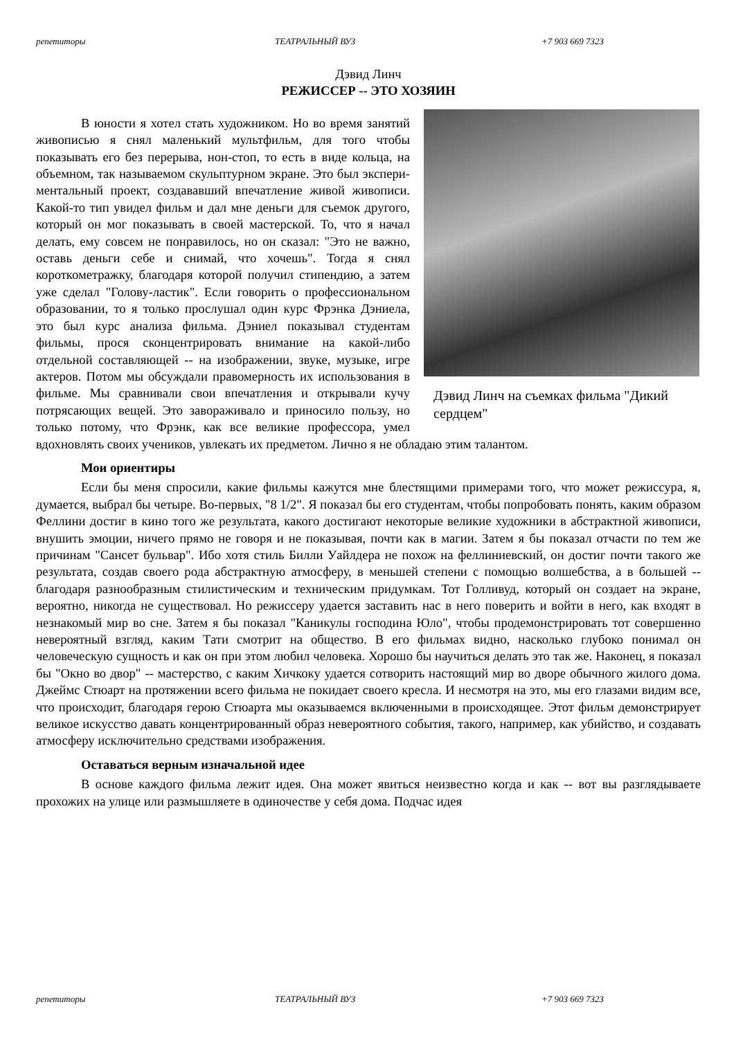репетиторы ТЕАТРАЛЬНЫЙ ВУЗ +7 903 669 7323
Дэвид Линч
РЕЖИССЕР -- ЭТО ХОЗЯИН
Дэвид Линч на съемках фильма "Дикий сердцем"
В юности я хотел стать художником. Но во время занятий живописью я снял маленький мульт­фильм, для того чтобы показывать его без перерыва, нон-стоп, то есть в виде кольца, на объемном, так называемом скульптурном экране. Это был экспери­ментальный проект, создававший впечатление жи­вой живописи. Какой-то тип увидел фильм и дал мне деньги для съемок другого, который он мог показы­вать в своей мастерской. То, что я начал делать, ему совсем не понравилось, но он сказал: "Это не важно, оставь деньги себе и снимай, что хочешь". Тогда я снял короткометражку, благодаря которой получил стипендию, а затем уже сделал "Голову-ластик". Ес­ли говорить о профессиональном образовании, то я только прослушал один курс Фрэнка Дэниела, это был курс анализа фильма. Дэниел показывал студен­там фильмы, прося сконцентрировать внимание на какой-либо отдельной составляющей -- на изображении, звуке, музыке, игре актеров. Потом мы обсуждали правомерность их использования в фильме. Мы сравнивали свои впечатления и от­крывали кучу потрясающих вещей. Это завораживало и приносило пользу, но только потому, что Фрэнк, как все великие профессора, умел вдохновлять своих учеников, увлекать их предме­том. Лично я не обладаю этим талантом.
Мои ориентиры
Если бы меня спросили, какие фильмы кажутся мне блестящими примерами того, что может режиссура, я, думается, выбрал бы четыре. Во-первых, "8 1/2". Я показал бы его студен­там, чтобы попробовать понять, каким образом Феллини достиг в кино того же результата, ка­кого достигают некоторые великие художники в абстрактной живописи, внушить эмоции, ниче­го прямо не говоря и не показывая, почти как в магии. Затем я бы показал отчасти по тем же причинам "Сансет бульвар". Ибо хотя стиль Билли Уайлдера не похож на феллиниевский, он достиг почти такого же результата, создав своего рода абстрактную атмосферу, в меньшей сте­пени с помощью волшебства, а в большей -- благодаря разнообразным стилистическим и техни­ческим придумкам. Тот Голливуд, который он создает на экране, вероятно, никогда не сущест­вовал. Но режиссеру удается заставить нас в него поверить и войти в него, как входят в незна­комый мир во сне. Затем я бы показал "Каникулы господина Юло", чтобы продемонстрировать тот совершенно невероятный взгляд, каким Тати смотрит на общество. В его фильмах видно, насколько глубоко понимал он человеческую сущность и как он при этом любил человека. Хо­рошо бы научиться делать это так же. Наконец, я показал бы "Окно во двор" -- мастерство, с ка­ким Хичкоку удается сотворить настоящий мир во дворе обычного жилого дома. Джеймс Стю­арт на протяжении всего фильма не покидает своего кресла. И несмотря на это, мы его глазами видим все, что происходит, благодаря герою Стюарта мы оказываемся включенными в проис­ходящее. Этот фильм демонстрирует великое искусство давать концентрированный образ неве­роятного события, такого, например, как убийство, и создавать атмосферу исключительно сред­ствами изображения.
Оставаться верным изначальной идее
В основе каждого фильма лежит идея. Она может явиться неизвестно когда и как -- вот вы разглядываете прохожих на улице или размышляете в одиночестве у себя дома. Подчас идея
репетиторы ТЕАТРАЛЬНЫЙ ВУЗ +7 903 669 7323